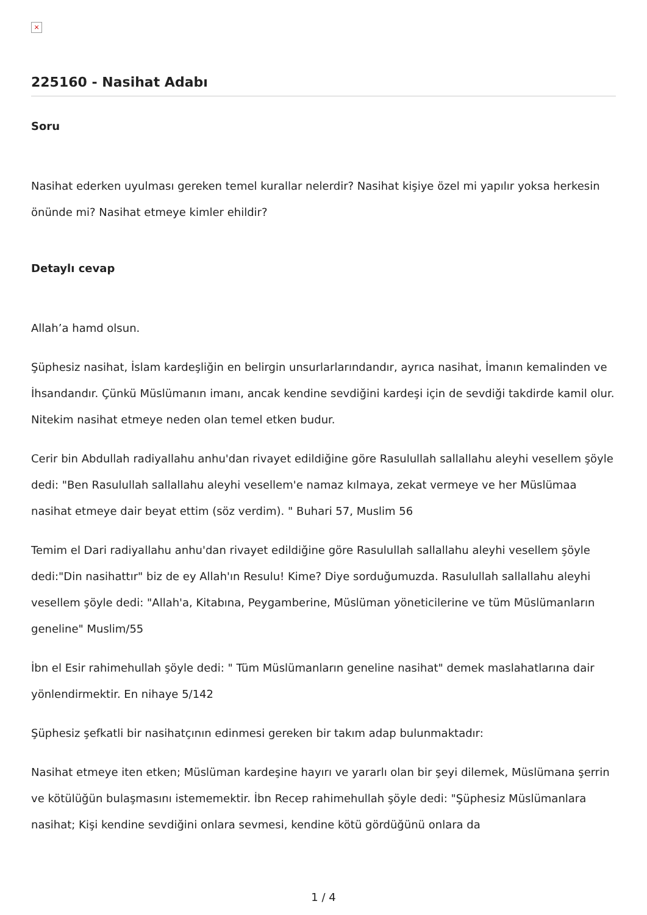×
225160 - Nasihat Adabı
Soru
Nasihat ederken uyulması gereken temel kurallar nelerdir? Nasihat kişiye özel mi yapılır yoksa herkesin önünde mi? Nasihat etmeye kimler ehildir?
Detaylı cevap
Allah’a hamd olsun.
Şüphesiz nasihat, İslam kardeşliğin en belirgin unsurlarlarındandır, ayrıca nasihat, İmanın kemalinden ve İhsandandır. Çünkü Müslümanın imanı, ancak kendine sevdiğini kardeşi için de sevdiği takdirde kamil olur. Nitekim nasihat etmeye neden olan temel etken budur.
Cerir bin Abdullah radiyallahu anhu'dan rivayet edildiğine göre Rasulullah sallallahu aleyhi vesellem şöyle dedi: "Ben Rasulullah sallallahu aleyhi vesellem'e namaz kılmaya, zekat vermeye ve her Müslümaa nasihat etmeye dair beyat ettim (söz verdim). " Buhari 57, Muslim 56
Temim el Dari radiyallahu anhu'dan rivayet edildiğine göre Rasulullah sallallahu aleyhi vesellem şöyle dedi:"Din nasihattır" biz de ey Allah'ın Resulu! Kime? Diye sorduğumuzda. Rasulullah sallallahu aleyhi vesellem şöyle dedi: "Allah'a, Kitabına, Peygamberine, Müslüman yöneticilerine ve tüm Müslümanların geneline" Muslim/55
İbn el Esir rahimehullah şöyle dedi: " Tüm Müslümanların geneline nasihat" demek maslahatlarına dair yönlendirmektir. En nihaye 5/142
Şüphesiz şefkatli bir nasihatçının edinmesi gereken bir takım adap bulunmaktadır:
Nasihat etmeye iten etken; Müslüman kardeşine hayırı ve yararlı olan bir şeyi dilemek, Müslümana şerrin ve kötülüğün bulaşmasını istememektir. İbn Recep rahimehullah şöyle dedi: "Şüphesiz Müslümanlara nasihat; Kişi kendine sevdiğini onlara sevmesi, kendine kötü gördüğünü onlara da
1 / 4